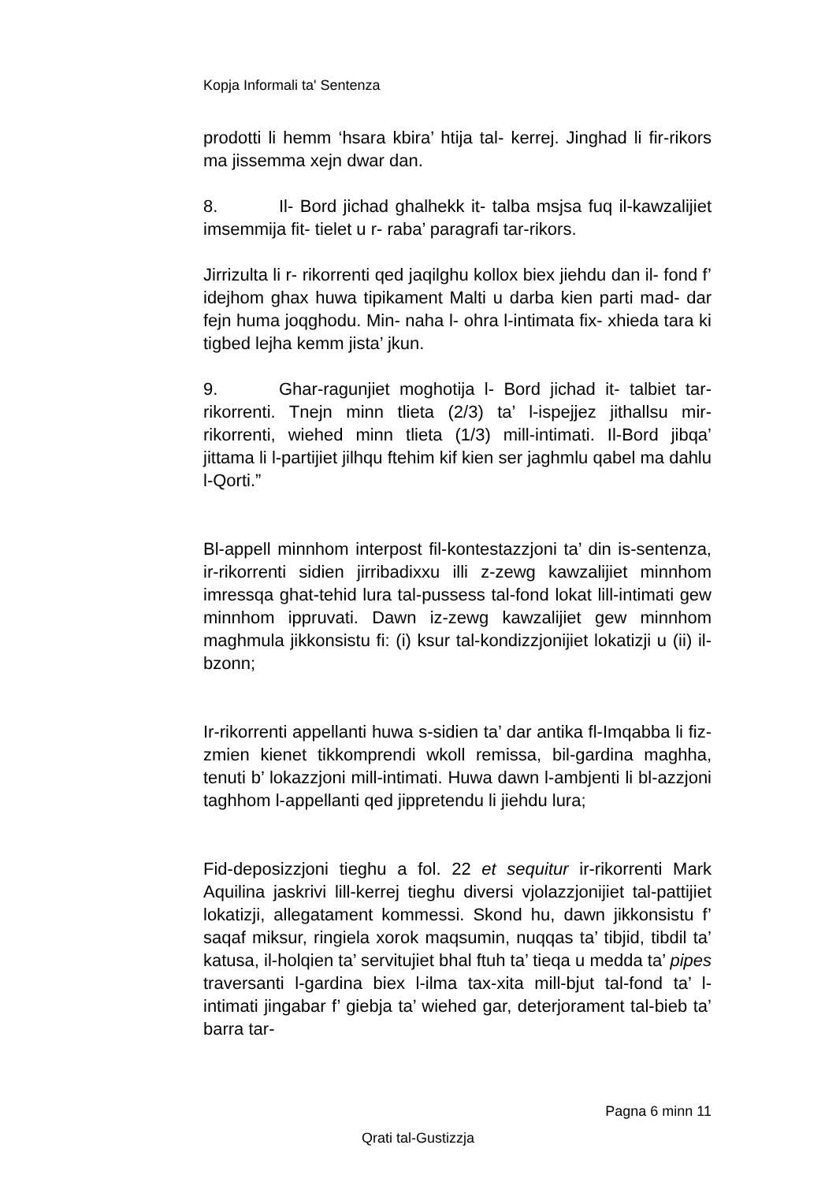Kopja Informali ta' Sentenza
prodotti li hemm ‘hsara kbira’ htija tal- kerrej. Jinghad li fir-rikors ma jissemma xejn dwar dan.
8. Il- Bord jichad ghalhekk it- talba msjsa fuq il-kawzalijiet imsemmija fit- tielet u r- raba’ paragrafi tar-rikors.
Jirrizulta li r- rikorrenti qed jaqilghu kollox biex jiehdu dan il- fond f’ idejhom ghax huwa tipikament Malti u darba kien parti mad- dar fejn huma joqghodu. Min- naha l- ohra l-intimata fix- xhieda tara ki tigbed lejha kemm jista’ jkun.
9. Ghar-ragunjiet moghotija l- Bord jichad it- talbiet tar- rikorrenti. Tnejn minn tlieta (2/3) ta’ l-ispejjez jithallsu mir- rikorrenti, wiehed minn tlieta (1/3) mill-intimati. Il-Bord jibqa’ jittama li l-partijiet jilhqu ftehim kif kien ser jaghmlu qabel ma dahlu l-Qorti.”
Bl-appell minnhom interpost fil-kontestazzjoni ta’ din is-sentenza, ir-rikorrenti sidien jirribadixxu illi z-zewg kawzalijiet minnhom imressqa ghat-tehid lura tal-pussess tal-fond lokat lill-intimati gew minnhom ippruvati. Dawn iz-zewg kawzalijiet gew minnhom maghmula jikkonsistu fi: (i) ksur tal-kondizzjonijiet lokatizji u (ii) il-bzonn;
Ir-rikorrenti appellanti huwa s-sidien ta’ dar antika fl-Imqabba li fiz-zmien kienet tikkomprendi wkoll remissa, bil-gardina maghha, tenuti b’ lokazzjoni mill-intimati. Huwa dawn l-ambjenti li bl-azzjoni taghhom l-appellanti qed jippretendu li jiehdu lura;
Fid-deposizzjoni tieghu a fol. 22 et sequitur ir-rikorrenti Mark Aquilina jaskrivi lill-kerrej tieghu diversi vjolazzjonijiet tal-pattijiet lokatizji, allegatament kommessi. Skond hu, dawn jikkonsistu f’ saqaf miksur, ringiela xorok maqsumin, nuqqas ta’ tibjid, tibdil ta’ katusa, il-holqien ta’ servitujiet bhal ftuh ta’ tieqa u medda ta’ pipes traversanti l-gardina biex l-ilma tax-xita mill-bjut tal-fond ta’ l-intimati jingabar f’ giebja ta’ wiehed gar, deterjorament tal-bieb ta’ barra tar-
Pagna 6 minn 11
Qrati tal-Gustizzja